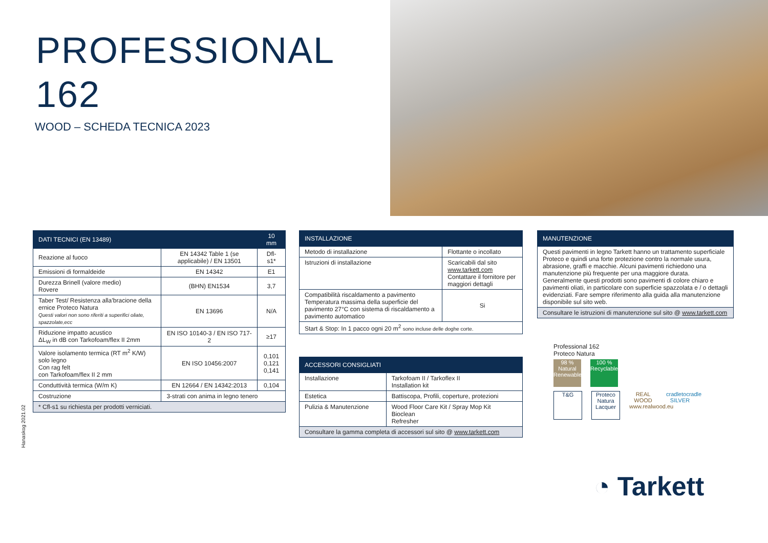PROFESSIONAL
162
WOOD – SCHEDA TECNICA 2023
| DATI TECNICI (EN 13489) | | 10 mm |
| --- | --- | --- |
| Reazione al fuoco | EN 14342 Table 1 (se applicabile) / EN 13501 | Dfl-s1* |
| Emissioni di formaldeide | EN 14342 | E1 |
| Durezza Brinell (valore medio) Rovere | (BHN) EN1534 | 3,7 |
| Taber Test/ Resistenza alla’bracione della ernice Proteco Natura Questi valori non sono riferiti a superifici oliate, spazzolate,ecc | EN 13696 | N/A |
| Riduzione impatto acustico ΔL<sub>W</sub> in dB con Tarkofoam/flex II 2mm | EN ISO 10140-3 / EN ISO 717-2 | ≥17 |
| Valore isolamento termica (RT m<sup>2</sup> K/W) solo legno Con rag felt con Tarkofoam/flex II 2 mm | EN ISO 10456:2007 | 0,101 0,121 0,141 |
| Conduttività termica (W/m K) | EN 12664 / EN 14342:2013 | 0,104 |
| Costruzione | 3-strati con anima in legno tenero | |
| * Cfl-s1 su richiesta per prodotti verniciati. | | |
Hanaskog 2021.02
| INSTALLAZIONE | | |
| --- | --- | --- |
| Metodo di installazione | Flottante o incollato | |
| Istruzioni di installazione | Scaricabili dal sito www.tarkett.com Contattare il fornitore per maggiori dettagli | |
| Compatibilità riscaldamento a pavimento Temperatura massima della superficie del pavimento 27°C con sistema di riscaldamento a pavimento automatico | | Si |
| Start & Stop: In 1 pacco ogni 20 m<sup>2</sup> sono incluse delle doghe corte. | | |
| ACCESSORI CONSIGLIATI | |
| --- | --- |
| Installazione | Tarkofoam II / Tarkoflex II Installation kit |
| Estetica | Battiscopa, Profili, coperture, protezioni |
| Pulizia & Manutenzione | Wood Floor Care Kit / Spray Mop Kit Bioclean Refresher |
| Consultare la gamma completa di accessori sul sito @ www.tarkett.com | |
| MANUTENZIONE |
| --- |
| Questi pavimenti in legno Tarkett hanno un trattamento superficiale Proteco e quindi una forte protezione contro la normale usura, abrasione, graffi e macchie. Alcuni pavimenti richiedono una manutenzione più frequente per una maggiore durata. Generalmente questi prodotti sono pavimenti di colore chiaro e pavimenti oliati, in particolare con superficie spazzolata e / o dettagli evidenziati. Fare sempre riferimento alla guida alla manutenzione disponibile sul sito web. |
| Consultare le istruzioni di manutenzione sul sito @ www.tarkett.com |
Professional 162
Proteco Natura
98 %
Natural Renewable 100 %
Recyclable
T&G Proteco Natura Lacquer REAL WOOD
www.realwood.eu cradletocradle SILVER
◔ Tarkett